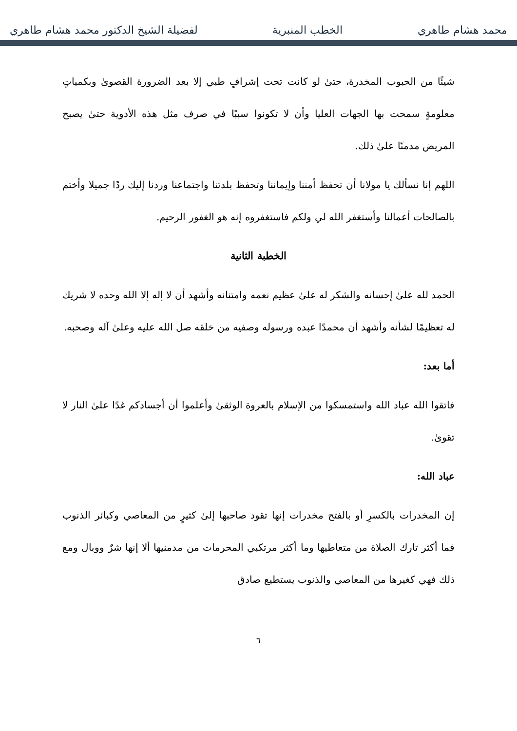محمد هشام طاهري الخطب المنبرية لفضيلة الشيخ الدكتور محمد هشام طاهري
شيئًا من الحبوب المخدرة، حتىٰ لو كانت تحت إشرافٍ طبي إلا بعد الضرورة القصوىٰ وبكمياتٍ معلومةٍ سمحت بها الجهات العليا وأن لا تكونوا سببًا في صرف مثل هذه الأدوية حتىٰ يصبح المريض مدمنًا علىٰ ذلك.
اللهم إنا نسألك يا مولانا أن تحفظ أمننا وإيماننا وتحفظ بلدتنا واجتماعنا وردنا إليك ردًا جميلا وأختم بالصالحات أعمالنا وأستغفر الله لي ولكم فاستغفروه إنه هو الغفور الرحيم.
الخطبة الثانية
الحمد لله علىٰ إحسانه والشكر له علىٰ عظيم نعمه وامتنانه وأشهد أن لا إله إلا الله وحده لا شريك له تعظيمًا لشأنه وأشهد أن محمدًا عبده ورسوله وصفيه من خلقه صل الله عليه وعلىٰ آله وصحبه.
أما بعد:
فاتقوا الله عباد الله واستمسكوا من الإسلام بالعروة الوثقىٰ وأعلموا أن أجسادكم غدًا علىٰ النار لا تقوىٰ.
عباد الله:
إن المخدرات بالكسرِ أو بالفتح مخدرات إنها تقود صاحبها إلىٰ كثيرٍ من المعاصي وكبائر الذنوب فما أكثر تارك الصلاة من متعاطيها وما أكثر مرتكبي المحرمات من مدمنيها ألا إنها شرٌ ووبال ومع ذلك فهي كغيرها من المعاصي والذنوب يستطيع صادق
٦